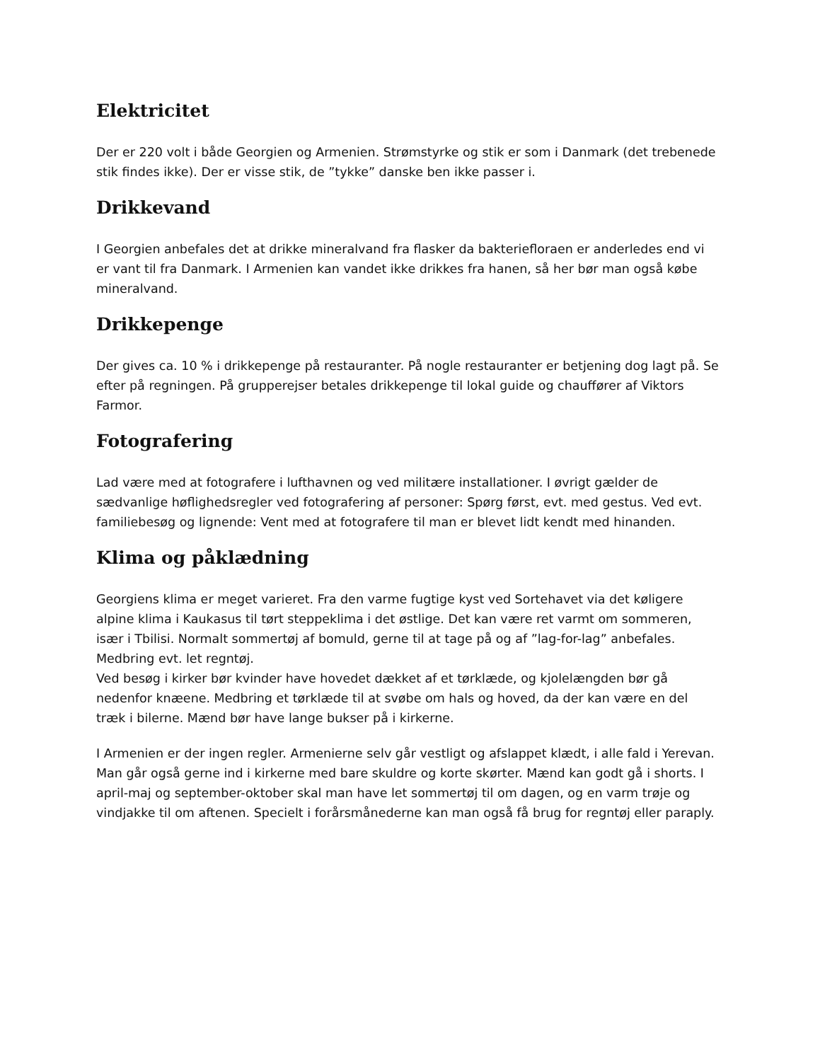Elektricitet
Der er 220 volt i både Georgien og Armenien. Strømstyrke og stik er som i Danmark (det trebenede stik findes ikke). Der er visse stik, de ”tykke” danske ben ikke passer i.
Drikkevand
I Georgien anbefales det at drikke mineralvand fra flasker da bakteriefloraen er anderledes end vi er vant til fra Danmark. I Armenien kan vandet ikke drikkes fra hanen, så her bør man også købe mineralvand.
Drikkepenge
Der gives ca. 10 % i drikkepenge på restauranter. På nogle restauranter er betjening dog lagt på. Se efter på regningen. På grupperejser betales drikkepenge til lokal guide og chauffører af Viktors Farmor.
Fotografering
Lad være med at fotografere i lufthavnen og ved militære installationer. I øvrigt gælder de sædvanlige høflighedsregler ved fotografering af personer: Spørg først, evt. med gestus. Ved evt. familiebesøg og lignende: Vent med at fotografere til man er blevet lidt kendt med hinanden.
Klima og påklædning
Georgiens klima er meget varieret. Fra den varme fugtige kyst ved Sortehavet via det køligere alpine klima i Kaukasus til tørt steppeklima i det østlige. Det kan være ret varmt om sommeren, især i Tbilisi. Normalt sommertøj af bomuld, gerne til at tage på og af ”lag-for-lag” anbefales. Medbring evt. let regntøj.
Ved besøg i kirker bør kvinder have hovedet dækket af et tørklæde, og kjolelængden bør gå nedenfor knæene. Medbring et tørklæde til at svøbe om hals og hoved, da der kan være en del træk i bilerne. Mænd bør have lange bukser på i kirkerne.
I Armenien er der ingen regler. Armenierne selv går vestligt og afslappet klædt, i alle fald i Yerevan. Man går også gerne ind i kirkerne med bare skuldre og korte skørter. Mænd kan godt gå i shorts. I april-maj og september-oktober skal man have let sommertøj til om dagen, og en varm trøje og vindjakke til om aftenen. Specielt i forårsmånederne kan man også få brug for regntøj eller paraply.